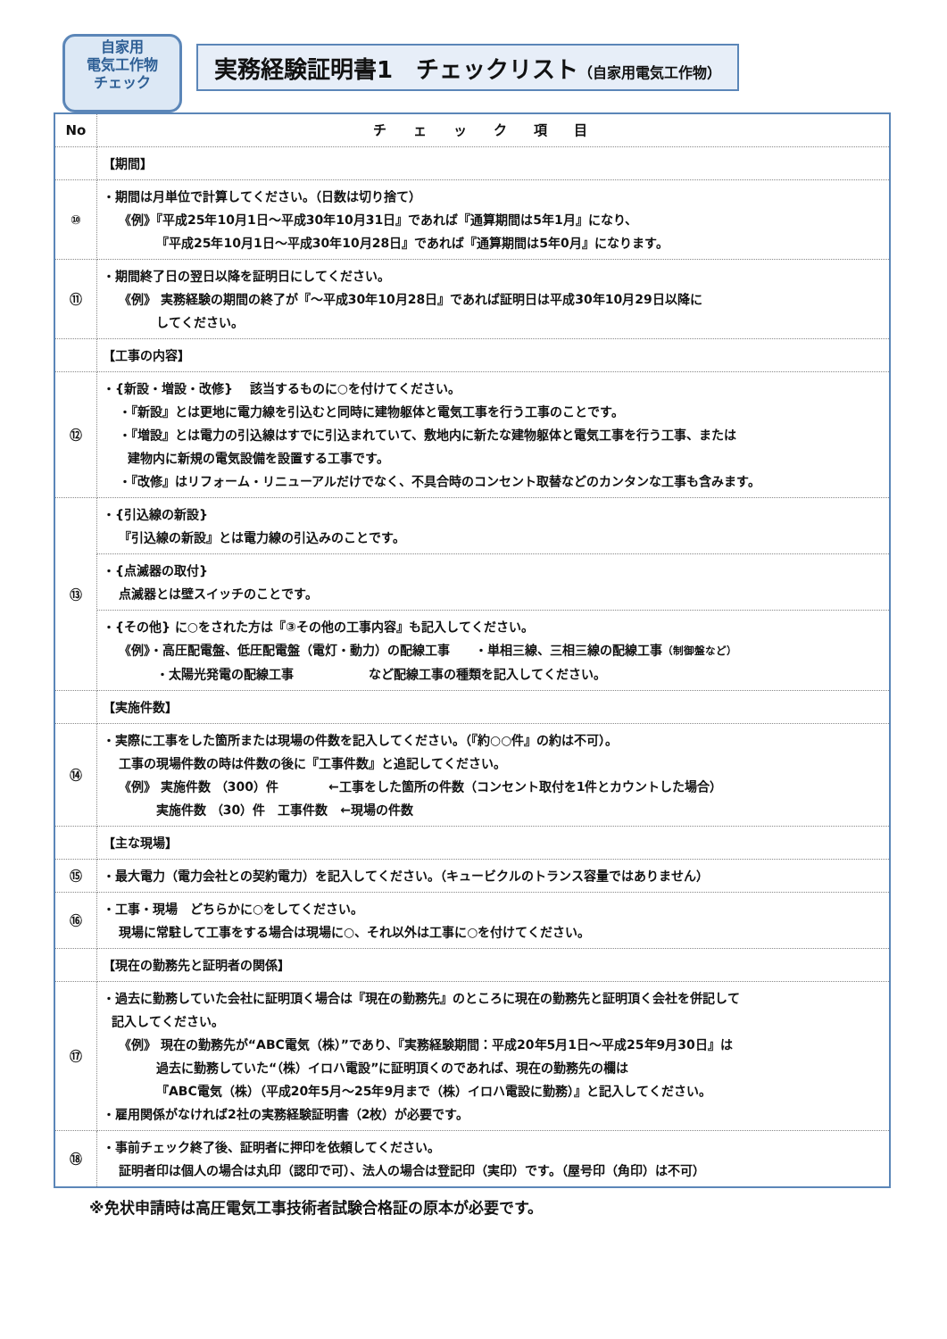自家用
電気工作物
チェック
実務経験証明書1　チェックリスト（自家用電気工作物）
| No | チェック項目 |
| --- | --- |
| | 【期間】 |
| ⑩ | ・期間は月単位で計算してください。（日数は切り捨て） 《例》『平成25年10月1日～平成30年10月31日』であれば『通算期間は5年1月』になり、 『平成25年10月1日～平成30年10月28日』であれば『通算期間は5年0月』になります。 |
| ⑪ | ・期間終了日の翌日以降を証明日にしてください。 《例》 実務経験の期間の終了が『～平成30年10月28日』であれば証明日は平成30年10月29日以降に してください。 |
| | 【工事の内容】 |
| ⑫ | ・{新設・増設・改修} 該当するものに○を付けてください。 ・『新設』とは更地に電力線を引込むと同時に建物躯体と電気工事を行う工事のことです。 ・『増設』とは電力の引込線はすでに引込まれていて、敷地内に新たな建物躯体と電気工事を行う工事、または 建物内に新規の電気設備を設置する工事です。 ・『改修』はリフォーム・リニューアルだけでなく、不具合時のコンセント取替などのカンタンな工事も含みます。 |
| ⑬ | ・{引込線の新設} 『引込線の新設』とは電力線の引込みのことです。 |
| | ・{点滅器の取付} 点滅器とは壁スイッチのことです。 |
| | ・{その他} に○をされた方は『③その他の工事内容』も記入してください。 《例》・高圧配電盤、低圧配電盤（電灯・動力）の配線工事 ・単相三線、三相三線の配線工事 （制御盤など） ・太陽光発電の配線工事 など配線工事の種類を記入してください。 |
| | 【実施件数】 |
| ⑭ | ・実際に工事をした箇所または現場の件数を記入してください。（『約○○件』の約は不可）。 工事の現場件数の時は件数の後に『工事件数』と追記してください。 《例》 実施件数 （300）件 ←工事をした箇所の件数（コンセント取付を1件とカウントした場合） 実施件数 （30）件 工事件数 ←現場の件数 |
| | 【主な現場】 |
| ⑮ | ・最大電力（電力会社との契約電力）を記入してください。（キュービクルのトランス容量ではありません） |
| ⑯ | ・工事・現場 どちらかに○をしてください。 現場に常駐して工事をする場合は現場に○、それ以外は工事に○を付けてください。 |
| | 【現在の勤務先と証明者の関係】 |
| ⑰ | ・過去に勤務していた会社に証明頂く場合は『現在の勤務先』のところに現在の勤務先と証明頂く会社を併記して 記入してください。 《例》 現在の勤務先が“ABC電気（株）”であり、『実務経験期間：平成20年5月1日～平成25年9月30日』は 過去に勤務していた“（株）イロハ電設”に証明頂くのであれば、現在の勤務先の欄は 『ABC電気（株）（平成20年5月～25年9月まで（株）イロハ電設に勤務）』と記入してください。 ・雇用関係がなければ2社の実務経験証明書（2枚）が必要です。 |
| ⑱ | ・事前チェック終了後、証明者に押印を依頼してください。 証明者印は個人の場合は丸印（認印で可）、法人の場合は登記印（実印）です。（屋号印（角印）は不可） |
※免状申請時は高圧電気工事技術者試験合格証の原本が必要です。